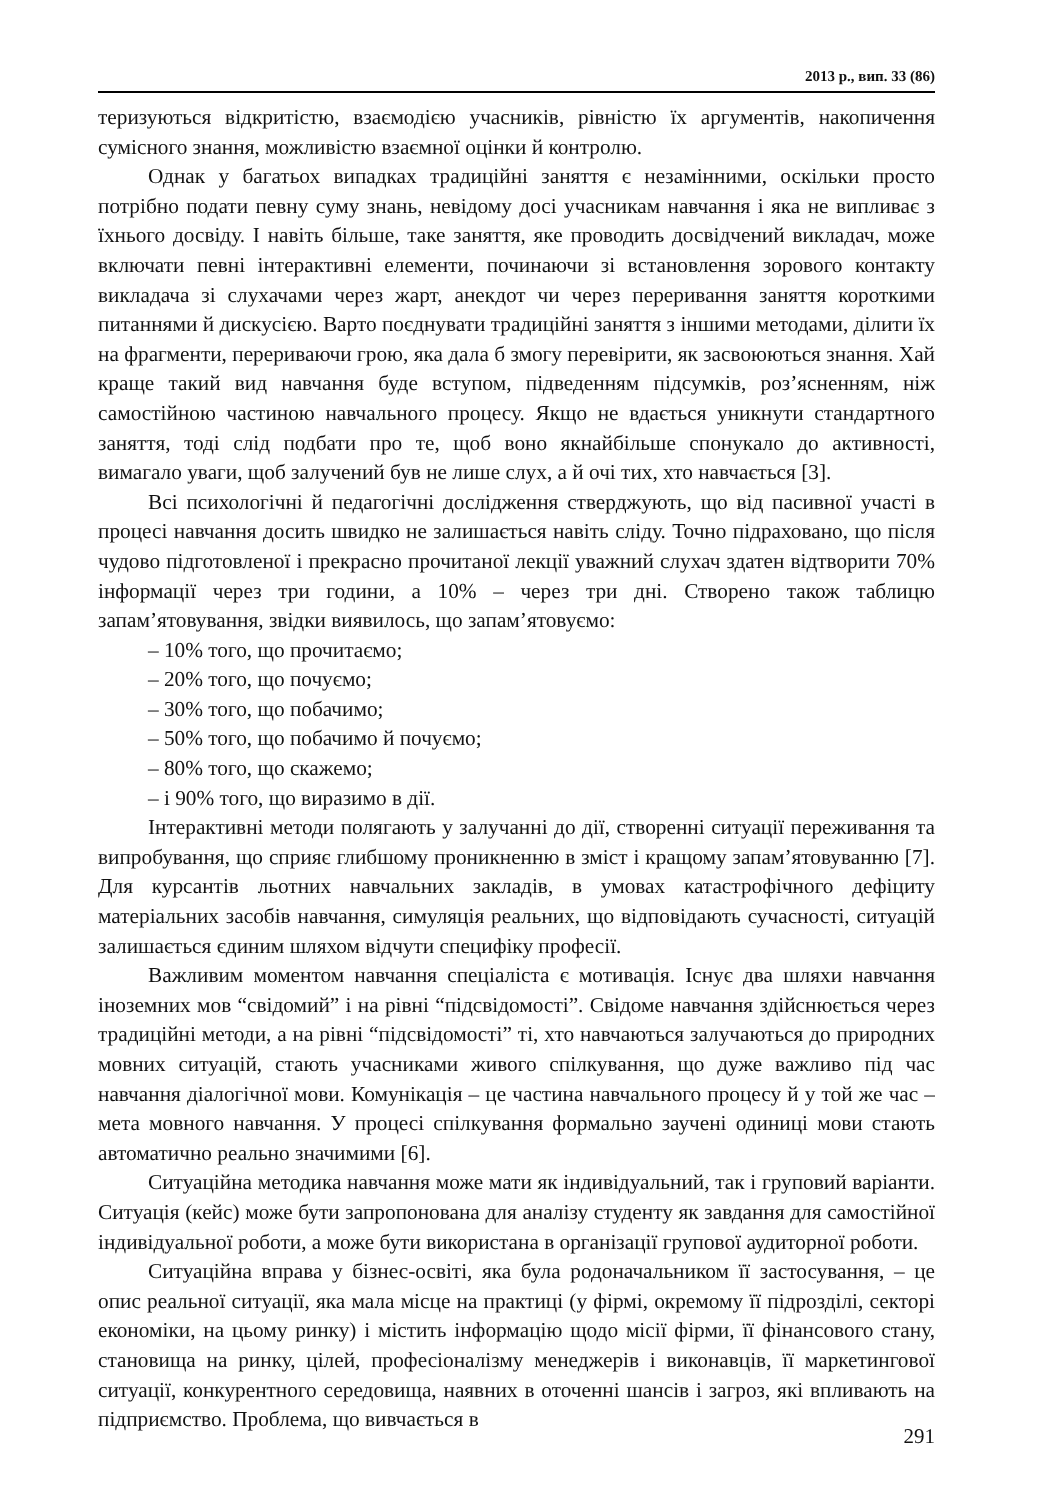2013 р., вип. 33 (86)
теризуються відкритістю, взаємодією учасників, рівністю їх аргументів, накопичення сумісного знання, можливістю взаємної оцінки й контролю.
Однак у багатьох випадках традиційні заняття є незамінними, оскільки просто потрібно подати певну суму знань, невідому досі учасникам навчання і яка не випливає з їхнього досвіду. І навіть більше, таке заняття, яке проводить досвідчений викладач, може включати певні інтерактивні елементи, починаючи зі встановлення зорового контакту викладача зі слухачами через жарт, анекдот чи через переривання заняття короткими питаннями й дискусією. Варто поєднувати традиційні заняття з іншими методами, ділити їх на фрагменти, перериваючи грою, яка дала б змогу перевірити, як засвоюються знання. Хай краще такий вид навчання буде вступом, підведенням підсумків, роз’ясненням, ніж самостійною частиною навчального процесу. Якщо не вдається уникнути стандартного заняття, тоді слід подбати про те, щоб воно якнайбільше спонукало до активності, вимагало уваги, щоб залучений був не лише слух, а й очі тих, хто навчається [3].
Всі психологічні й педагогічні дослідження стверджують, що від пасивної участі в процесі навчання досить швидко не залишається навіть сліду. Точно підраховано, що після чудово підготовленої і прекрасно прочитаної лекції уважний слухач здатен відтворити 70% інформації через три години, а 10% – через три дні. Створено також таблицю запам’ятовування, звідки виявилось, що запам’ятовуємо:
– 10% того, що прочитаємо;
– 20% того, що почуємо;
– 30% того, що побачимо;
– 50% того, що побачимо й почуємо;
– 80% того, що скажемо;
– і 90% того, що виразимо в дії.
Інтерактивні методи полягають у залучанні до дії, створенні ситуації переживання та випробування, що сприяє глибшому проникненню в зміст і кращому запам’ятовуванню [7]. Для курсантів льотних навчальних закладів, в умовах катастрофічного дефіциту матеріальних засобів навчання, симуляція реальних, що відповідають сучасності, ситуацій залишається єдиним шляхом відчути специфіку професії.
Важливим моментом навчання спеціаліста є мотивація. Існує два шляхи навчання іноземних мов “свідомий” і на рівні “підсвідомості”. Свідоме навчання здійснюється через традиційні методи, а на рівні “підсвідомості” ті, хто навчаються залучаються до природних мовних ситуацій, стають учасниками живого спілкування, що дуже важливо під час навчання діалогічної мови. Комунікація – це частина навчального процесу й у той же час – мета мовного навчання. У процесі спілкування формально заучені одиниці мови стають автоматично реально значимими [6].
Ситуаційна методика навчання може мати як індивідуальний, так і груповий варіанти. Ситуація (кейс) може бути запропонована для аналізу студенту як завдання для самостійної індивідуальної роботи, а може бути використана в організації групової аудиторної роботи.
Ситуаційна вправа у бізнес-освіті, яка була родоначальником її застосування, – це опис реальної ситуації, яка мала місце на практиці (у фірмі, окремому її підрозділі, секторі економіки, на цьому ринку) і містить інформацію щодо місії фірми, її фінансового стану, становища на ринку, цілей, професіоналізму менеджерів і виконавців, її маркетингової ситуації, конкурентного середовища, наявних в оточенні шансів і загроз, які впливають на підприємство. Проблема, що вивчається в
291